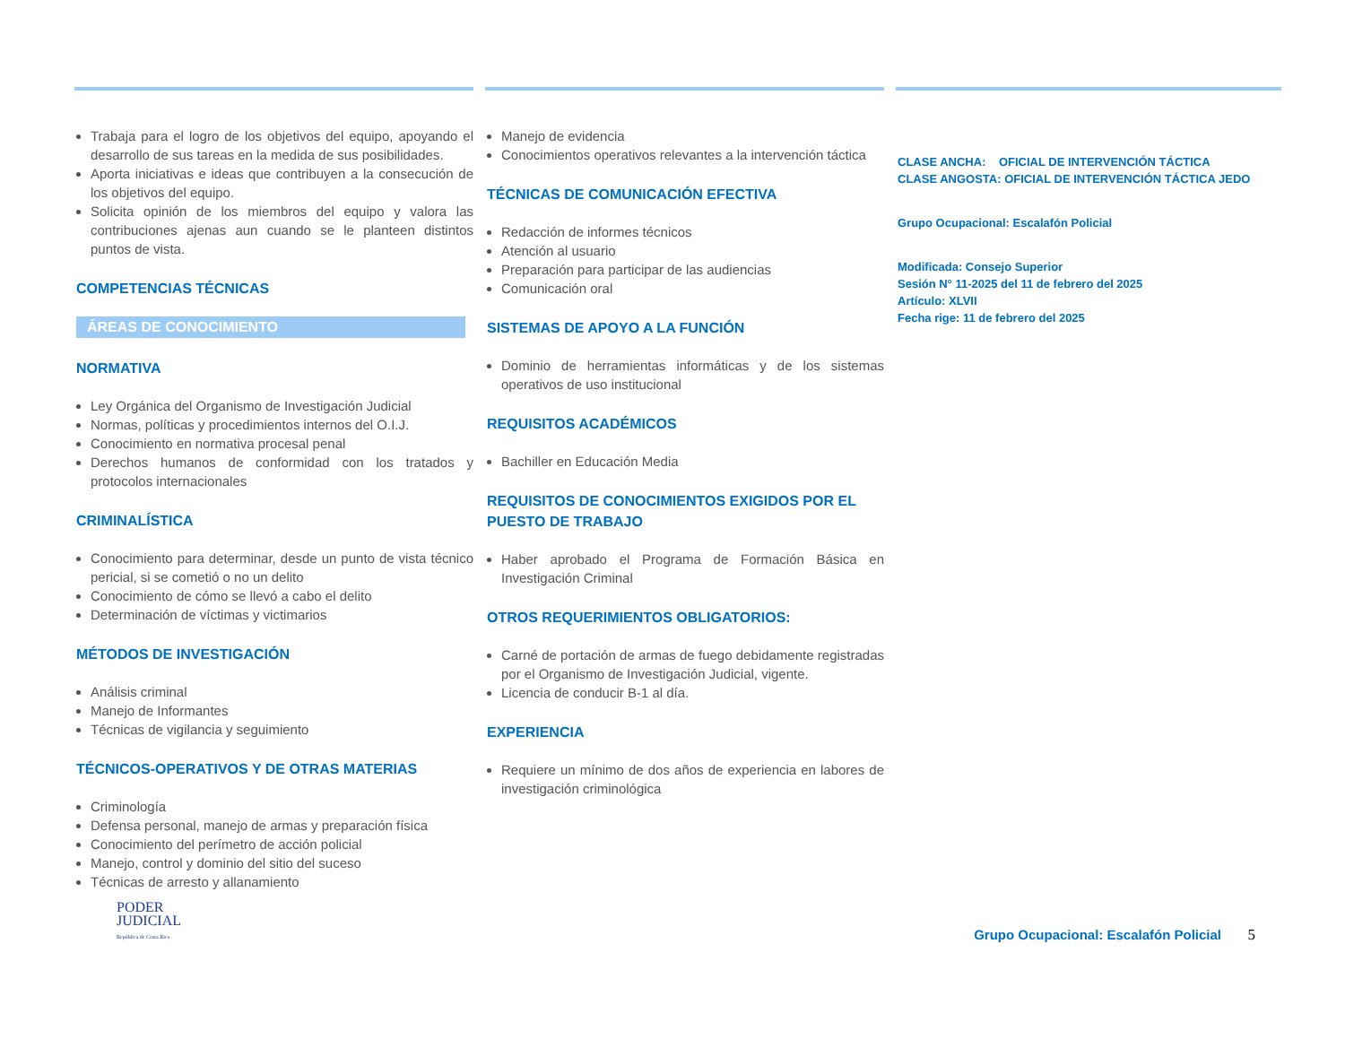Trabaja para el logro de los objetivos del equipo, apoyando el desarrollo de sus tareas en la medida de sus posibilidades.
Aporta iniciativas e ideas que contribuyen a la consecución de los objetivos del equipo.
Solicita opinión de los miembros del equipo y valora las contribuciones ajenas aun cuando se le planteen distintos puntos de vista.
COMPETENCIAS TÉCNICAS
ÁREAS DE CONOCIMIENTO
NORMATIVA
Ley Orgánica del Organismo de Investigación Judicial
Normas, políticas y procedimientos internos del O.I.J.
Conocimiento en normativa procesal penal
Derechos humanos de conformidad con los tratados y protocolos internacionales
CRIMINALÍSTICA
Conocimiento para determinar, desde un punto de vista técnico pericial, si se cometió o no un delito
Conocimiento de cómo se llevó a cabo el delito
Determinación de víctimas y victimarios
MÉTODOS DE INVESTIGACIÓN
Análisis criminal
Manejo de Informantes
Técnicas de vigilancia y seguimiento
TÉCNICOS-OPERATIVOS Y DE OTRAS MATERIAS
Criminología
Defensa personal, manejo de armas y preparación física
Conocimiento del perímetro de acción policial
Manejo, control y dominio del sitio del suceso
Técnicas de arresto y allanamiento
Manejo de evidencia
Conocimientos operativos relevantes a la intervención táctica
TÉCNICAS DE COMUNICACIÓN EFECTIVA
Redacción de informes técnicos
Atención al usuario
Preparación para participar de las audiencias
Comunicación oral
SISTEMAS DE APOYO A LA FUNCIÓN
Dominio de herramientas informáticas y de los sistemas operativos de uso institucional
REQUISITOS ACADÉMICOS
Bachiller en Educación Media
REQUISITOS DE CONOCIMIENTOS EXIGIDOS POR EL PUESTO DE TRABAJO
Haber aprobado el Programa de Formación Básica en Investigación Criminal
OTROS REQUERIMIENTOS OBLIGATORIOS:
Carné de portación de armas de fuego debidamente registradas por el Organismo de Investigación Judicial, vigente.
Licencia de conducir B-1 al día.
EXPERIENCIA
Requiere un mínimo de dos años de experiencia en labores de investigación criminológica
CLASE ANCHA: OFICIAL DE INTERVENCIÓN TÁCTICA
CLASE ANGOSTA: OFICIAL DE INTERVENCIÓN TÁCTICA JEDO
Grupo Ocupacional: Escalafón Policial
Modificada: Consejo Superior
Sesión N° 11-2025 del 11 de febrero del 2025
Artículo: XLVII
Fecha rige: 11 de febrero del 2025
PODER
JUDICIAL
República de Costa Rica
Grupo Ocupacional: Escalafón Policial 5